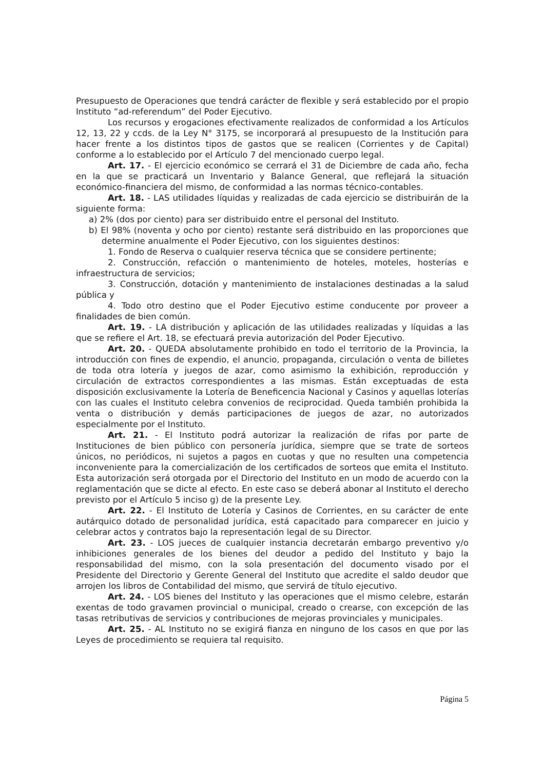Presupuesto de Operaciones que tendrá carácter de flexible y será establecido por el propio Instituto “ad-referendum” del Poder Ejecutivo.
Los recursos y erogaciones efectivamente realizados de conformidad a los Artículos 12, 13, 22 y ccds. de la Ley N° 3175, se incorporará al presupuesto de la Institución para hacer frente a los distintos tipos de gastos que se realicen (Corrientes y de Capital) conforme a lo establecido por el Artículo 7 del mencionado cuerpo legal.
Art. 17. - El ejercicio económico se cerrará el 31 de Diciembre de cada año, fecha en la que se practicará un Inventario y Balance General, que reflejará la situación económico-financiera del mismo, de conformidad a las normas técnico-contables.
Art. 18. - LAS utilidades líquidas y realizadas de cada ejercicio se distribuirán de la siguiente forma:
a) 2% (dos por ciento) para ser distribuido entre el personal del Instituto.
b) El 98% (noventa y ocho por ciento) restante será distribuido en las proporciones que determine anualmente el Poder Ejecutivo, con los siguientes destinos:
1. Fondo de Reserva o cualquier reserva técnica que se considere pertinente;
2. Construcción, refacción o mantenimiento de hoteles, moteles, hosterías e infraestructura de servicios;
3. Construcción, dotación y mantenimiento de instalaciones destinadas a la salud pública y
4. Todo otro destino que el Poder Ejecutivo estime conducente por proveer a finalidades de bien común.
Art. 19. - LA distribución y aplicación de las utilidades realizadas y líquidas a las que se refiere el Art. 18, se efectuará previa autorización del Poder Ejecutivo.
Art. 20. - QUEDA absolutamente prohibido en todo el territorio de la Provincia, la introducción con fines de expendio, el anuncio, propaganda, circulación o venta de billetes de toda otra lotería y juegos de azar, como asimismo la exhibición, reproducción y circulación de extractos correspondientes a las mismas. Están exceptuadas de esta disposición exclusivamente la Lotería de Beneficencia Nacional y Casinos y aquellas loterías con las cuales el Instituto celebra convenios de reciprocidad. Queda también prohibida la venta o distribución y demás participaciones de juegos de azar, no autorizados especialmente por el Instituto.
Art. 21. - El Instituto podrá autorizar la realización de rifas por parte de Instituciones de bien público con personería jurídica, siempre que se trate de sorteos únicos, no periódicos, ni sujetos a pagos en cuotas y que no resulten una competencia inconveniente para la comercialización de los certificados de sorteos que emita el Instituto. Esta autorización será otorgada por el Directorio del Instituto en un modo de acuerdo con la reglamentación que se dicte al efecto. En este caso se deberá abonar al Instituto el derecho previsto por el Artículo 5 inciso g) de la presente Ley.
Art. 22. - El Instituto de Lotería y Casinos de Corrientes, en su carácter de ente autárquico dotado de personalidad jurídica, está capacitado para comparecer en juicio y celebrar actos y contratos bajo la representación legal de su Director.
Art. 23. - LOS jueces de cualquier instancia decretarán embargo preventivo y/o inhibiciones generales de los bienes del deudor a pedido del Instituto y bajo la responsabilidad del mismo, con la sola presentación del documento visado por el Presidente del Directorio y Gerente General del Instituto que acredite el saldo deudor que arrojen los libros de Contabilidad del mismo, que servirá de título ejecutivo.
Art. 24. - LOS bienes del Instituto y las operaciones que el mismo celebre, estarán exentas de todo gravamen provincial o municipal, creado o crearse, con excepción de las tasas retributivas de servicios y contribuciones de mejoras provinciales y municipales.
Art. 25. - AL Instituto no se exigirá fianza en ninguno de los casos en que por las Leyes de procedimiento se requiera tal requisito.
Página 5